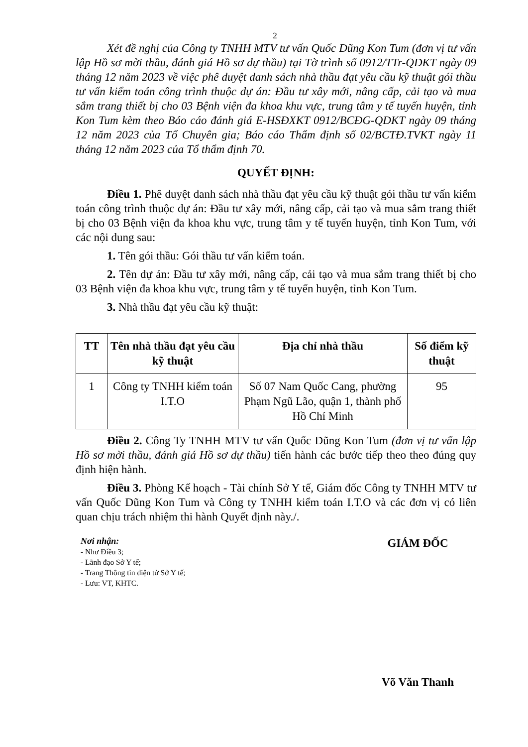2
Xét đề nghị của Công ty TNHH MTV tư vấn Quốc Dũng Kon Tum (đơn vị tư vấn lập Hồ sơ mời thầu, đánh giá Hồ sơ dự thầu) tại Tờ trình số 0912/TTr-QDKT ngày 09 tháng 12 năm 2023 về việc phê duyệt danh sách nhà thầu đạt yêu cầu kỹ thuật gói thầu tư vấn kiểm toán công trình thuộc dự án: Đầu tư xây mới, nâng cấp, cải tạo và mua sắm trang thiết bị cho 03 Bệnh viện đa khoa khu vực, trung tâm y tế tuyến huyện, tỉnh Kon Tum kèm theo Báo cáo đánh giá E-HSĐXKT 0912/BCĐG-QDKT ngày 09 tháng 12 năm 2023 của Tổ Chuyên gia; Báo cáo Thẩm định số 02/BCTĐ.TVKT ngày 11 tháng 12 năm 2023 của Tổ thẩm định 70.
QUYẾT ĐỊNH:
Điều 1. Phê duyệt danh sách nhà thầu đạt yêu cầu kỹ thuật gói thầu tư vấn kiểm toán công trình thuộc dự án: Đầu tư xây mới, nâng cấp, cải tạo và mua sắm trang thiết bị cho 03 Bệnh viện đa khoa khu vực, trung tâm y tế tuyến huyện, tỉnh Kon Tum, với các nội dung sau:
1. Tên gói thầu: Gói thầu tư vấn kiểm toán.
2. Tên dự án: Đầu tư xây mới, nâng cấp, cải tạo và mua sắm trang thiết bị cho 03 Bệnh viện đa khoa khu vực, trung tâm y tế tuyến huyện, tỉnh Kon Tum.
3. Nhà thầu đạt yêu cầu kỹ thuật:
| TT | Tên nhà thầu đạt yêu cầu kỹ thuật | Địa chỉ nhà thầu | Số điểm kỹ thuật |
| --- | --- | --- | --- |
| 1 | Công ty TNHH kiểm toán I.T.O | Số 07 Nam Quốc Cang, phường Phạm Ngũ Lão, quận 1, thành phố Hồ Chí Minh | 95 |
Điều 2. Công Ty TNHH MTV tư vấn Quốc Dũng Kon Tum (đơn vị tư vấn lập Hồ sơ mời thầu, đánh giá Hồ sơ dự thầu) tiến hành các bước tiếp theo theo đúng quy định hiện hành.
Điều 3. Phòng Kế hoạch - Tài chính Sở Y tế, Giám đốc Công ty TNHH MTV tư vấn Quốc Dũng Kon Tum và Công ty TNHH kiểm toán I.T.O và các đơn vị có liên quan chịu trách nhiệm thi hành Quyết định này./.
Nơi nhận:
- Như Điều 3;
- Lãnh đạo Sở Y tế;
- Trang Thông tin điện tử Sở Y tế;
- Lưu: VT, KHTC.
GIÁM ĐỐC
Võ Văn Thanh